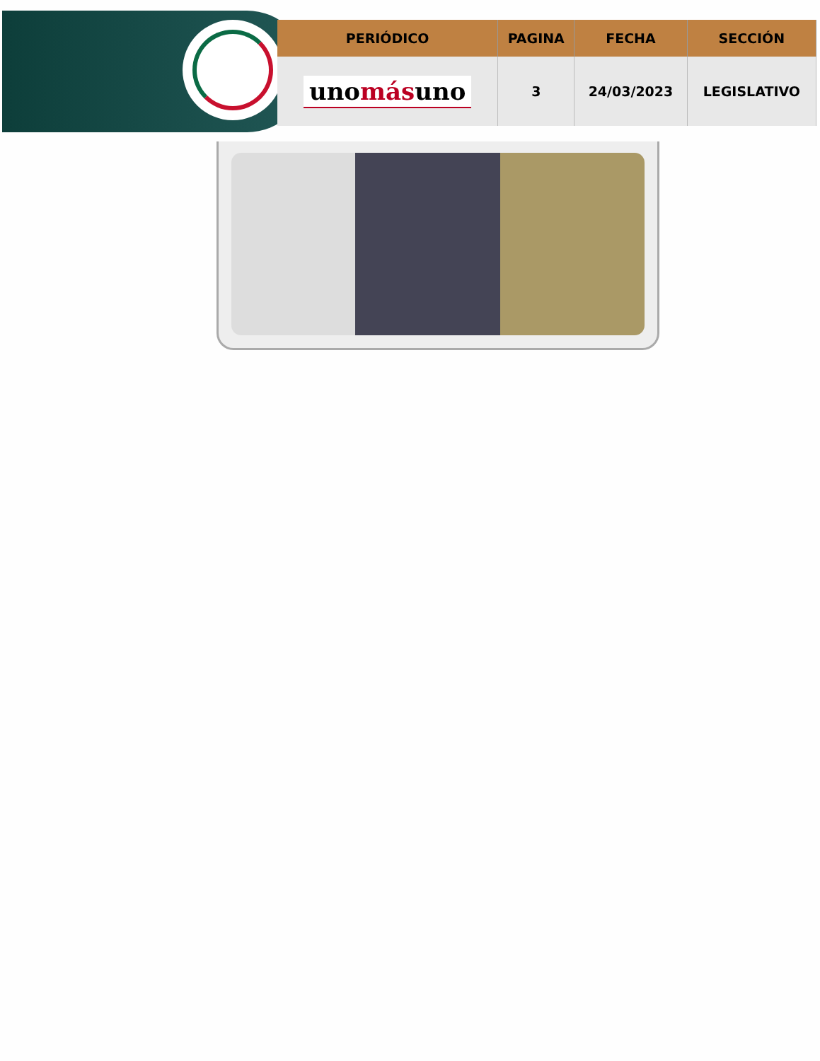| PERIÓDICO | PAGINA | FECHA | SECCIÓN |
| --- | --- | --- | --- |
| uno más uno | 3 | 24/03/2023 | LEGISLATIVO |